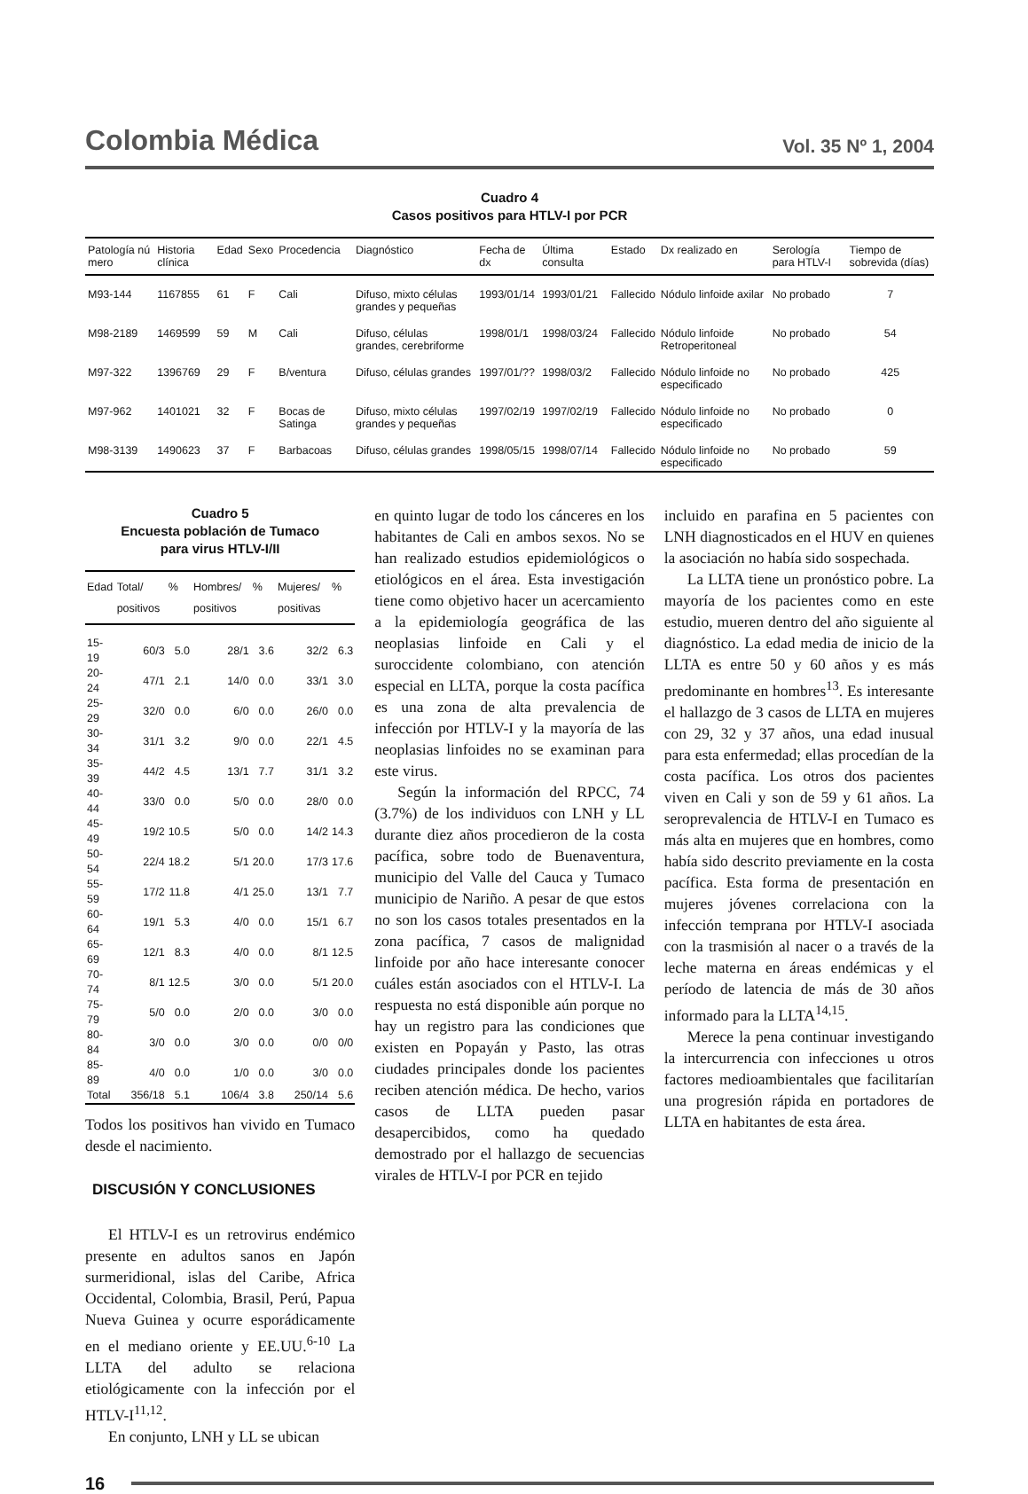Colombia Médica Vol. 35 Nº 1, 2004
Cuadro 4
Casos positivos para HTLV-I por PCR
| Patología nú mero | Historia clínica | Edad | Sexo | Procedencia | Diagnóstico | Fecha de dx | Última consulta | Estado | Dx realizado en | Serología para HTLV-I | Tiempo de sobrevida (días) |
| --- | --- | --- | --- | --- | --- | --- | --- | --- | --- | --- | --- |
| M93-144 | 1167855 | 61 | F | Cali | Difuso, mixto células grandes y pequeñas | 1993/01/14 | 1993/01/21 | Fallecido | Nódulo linfoide axilar | No probado | 7 |
| M98-2189 | 1469599 | 59 | M | Cali | Difuso, células grandes, cerebriforme | 1998/01/1 | 1998/03/24 | Fallecido | Nódulo linfoide Retroperitoneal | No probado | 54 |
| M97-322 | 1396769 | 29 | F | B/ventura | Difuso, células grandes | 1997/01/?? | 1998/03/2 | Fallecido | Nódulo linfoide no especificado | No probado | 425 |
| M97-962 | 1401021 | 32 | F | Bocas de Satinga | Difuso, mixto células grandes y pequeñas | 1997/02/19 | 1997/02/19 | Fallecido | Nódulo linfoide no especificado | No probado | 0 |
| M98-3139 | 1490623 | 37 | F | Barbacoas | Difuso, células grandes | 1998/05/15 | 1998/07/14 | Fallecido | Nódulo linfoide no especificado | No probado | 59 |
Cuadro 5
Encuesta población de Tumaco
para virus HTLV-I/II
| Edad | Total/ positivos | % | Hombres/ positivos | % | Mujeres/ positivas | % |
| --- | --- | --- | --- | --- | --- | --- |
| 15-19 | 60/3 | 5.0 | 28/1 | 3.6 | 32/2 | 6.3 |
| 20-24 | 47/1 | 2.1 | 14/0 | 0.0 | 33/1 | 3.0 |
| 25-29 | 32/0 | 0.0 | 6/0 | 0.0 | 26/0 | 0.0 |
| 30-34 | 31/1 | 3.2 | 9/0 | 0.0 | 22/1 | 4.5 |
| 35-39 | 44/2 | 4.5 | 13/1 | 7.7 | 31/1 | 3.2 |
| 40-44 | 33/0 | 0.0 | 5/0 | 0.0 | 28/0 | 0.0 |
| 45-49 | 19/2 | 10.5 | 5/0 | 0.0 | 14/2 | 14.3 |
| 50-54 | 22/4 | 18.2 | 5/1 | 20.0 | 17/3 | 17.6 |
| 55-59 | 17/2 | 11.8 | 4/1 | 25.0 | 13/1 | 7.7 |
| 60-64 | 19/1 | 5.3 | 4/0 | 0.0 | 15/1 | 6.7 |
| 65-69 | 12/1 | 8.3 | 4/0 | 0.0 | 8/1 | 12.5 |
| 70-74 | 8/1 | 12.5 | 3/0 | 0.0 | 5/1 | 20.0 |
| 75-79 | 5/0 | 0.0 | 2/0 | 0.0 | 3/0 | 0.0 |
| 80-84 | 3/0 | 0.0 | 3/0 | 0.0 | 0/0 | 0/0 |
| 85-89 | 4/0 | 0.0 | 1/0 | 0.0 | 3/0 | 0.0 |
| Total | 356/18 | 5.1 | 106/4 | 3.8 | 250/14 | 5.6 |
Todos los positivos han vivido en Tumaco desde el nacimiento.
DISCUSIÓN Y CONCLUSIONES
El HTLV-I es un retrovirus endémico presente en adultos sanos en Japón surmeridional, islas del Caribe, Africa Occidental, Colombia, Brasil, Perú, Papua Nueva Guinea y ocurre esporádicamente en el mediano oriente y EE.UU.<sup>6-10</sup> La LLTA del adulto se relaciona etiológicamente con la infección por el HTLV-I<sup>11,12</sup>.
En conjunto, LNH y LL se ubican
en quinto lugar de todo los cánceres en los habitantes de Cali en ambos sexos. No se han realizado estudios epidemiológicos o etiológicos en el área. Esta investigación tiene como objetivo hacer un acercamiento a la epidemiología geográfica de las neoplasias linfoide en Cali y el suroccidente colombiano, con atención especial en LLTA, porque la costa pacífica es una zona de alta prevalencia de infección por HTLV-I y la mayoría de las neoplasias linfoides no se examinan para este virus.
Según la información del RPCC, 74 (3.7%) de los individuos con LNH y LL durante diez años procedieron de la costa pacífica, sobre todo de Buenaventura, municipio del Valle del Cauca y Tumaco municipio de Nariño. A pesar de que estos no son los casos totales presentados en la zona pacífica, 7 casos de malignidad linfoide por año hace interesante conocer cuáles están asociados con el HTLV-I. La respuesta no está disponible aún porque no hay un registro para las condiciones que existen en Popayán y Pasto, las otras ciudades principales donde los pacientes reciben atención médica. De hecho, varios casos de LLTA pueden pasar desapercibidos, como ha quedado demostrado por el hallazgo de secuencias virales de HTLV-I por PCR en tejido
incluido en parafina en 5 pacientes con LNH diagnosticados en el HUV en quienes la asociación no había sido sospechada.
La LLTA tiene un pronóstico pobre. La mayoría de los pacientes como en este estudio, mueren dentro del año siguiente al diagnóstico. La edad media de inicio de la LLTA es entre 50 y 60 años y es más predominante en hombres<sup>13</sup>. Es interesante el hallazgo de 3 casos de LLTA en mujeres con 29, 32 y 37 años, una edad inusual para esta enfermedad; ellas procedían de la costa pacífica. Los otros dos pacientes viven en Cali y son de 59 y 61 años. La seroprevalencia de HTLV-I en Tumaco es más alta en mujeres que en hombres, como había sido descrito previamente en la costa pacífica. Esta forma de presentación en mujeres jóvenes correlaciona con la infección temprana por HTLV-I asociada con la trasmisión al nacer o a través de la leche materna en áreas endémicas y el período de latencia de más de 30 años informado para la LLTA<sup>14,15</sup>.
Merece la pena continuar investigando la intercurrencia con infecciones u otros factores medioambientales que facilitarían una progresión rápida en portadores de LLTA en habitantes de esta área.
16